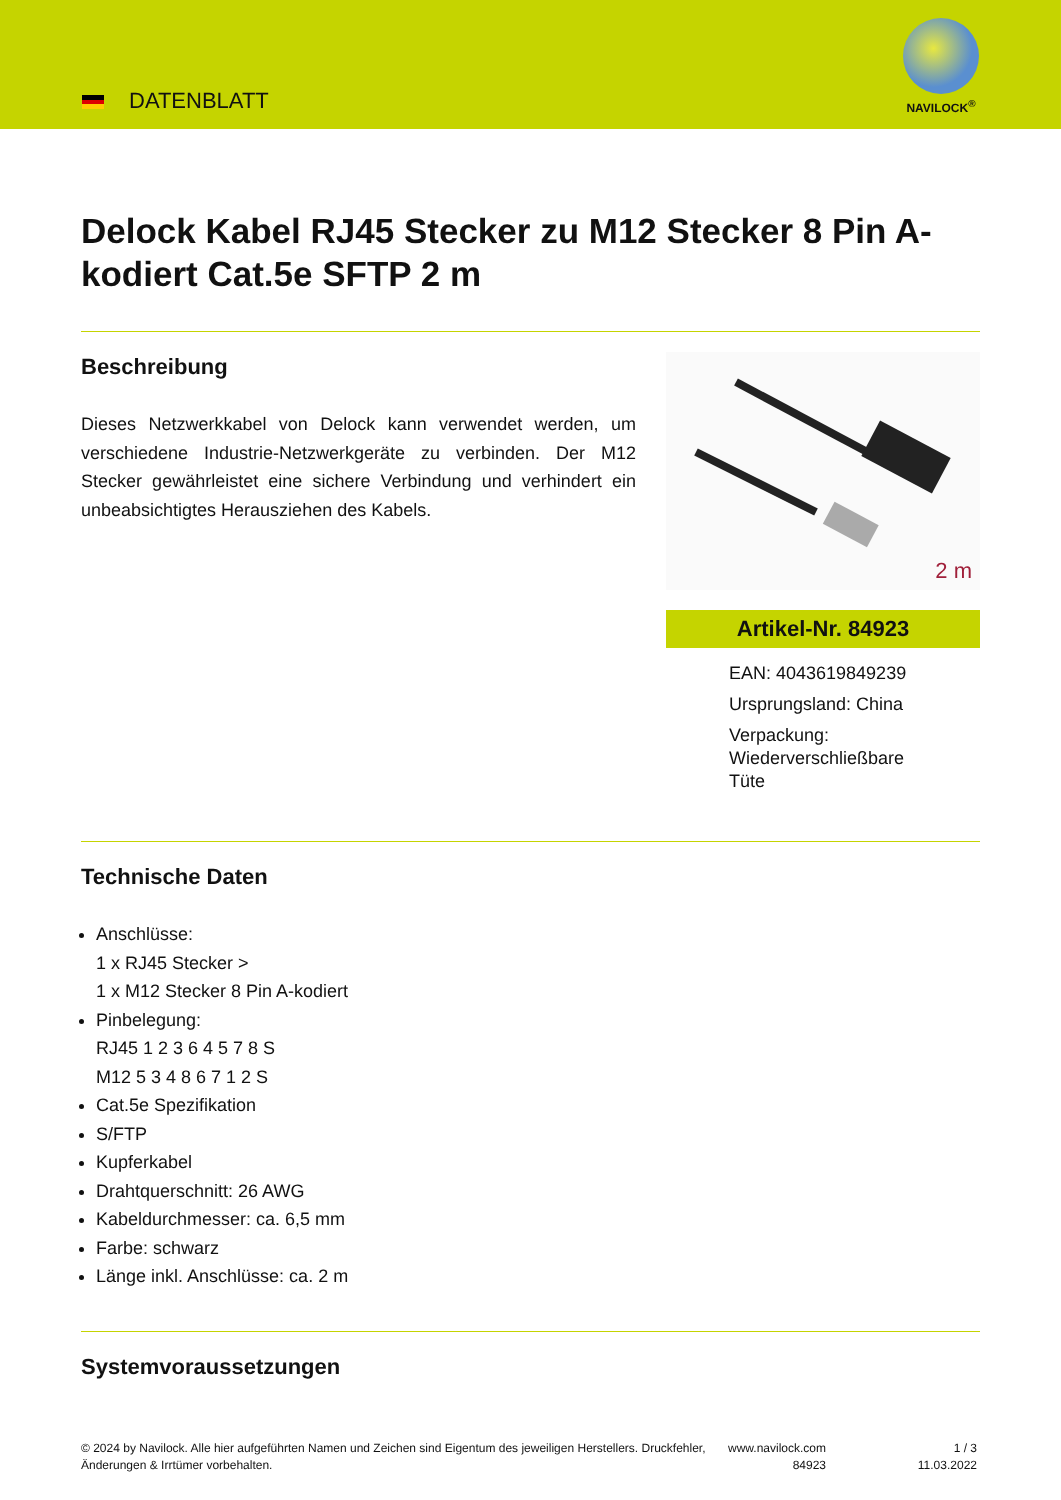DATENBLATT
NAVILOCK<sup>®</sup>
Delock Kabel RJ45 Stecker zu M12 Stecker 8 Pin A-kodiert Cat.5e SFTP 2 m
Beschreibung
Dieses Netzwerkkabel von Delock kann verwendet werden, um verschiedene Industrie-Netzwerkgeräte zu verbinden. Der M12 Stecker gewährleistet eine sichere Verbindung und verhindert ein unbeabsichtigtes Herausziehen des Kabels.
2 m
Artikel-Nr. 84923
EAN: 4043619849239
Ursprungsland: China
Verpackung:
Wiederverschließbare
Tüte
Technische Daten
Anschlüsse:
1 x RJ45 Stecker >
1 x M12 Stecker 8 Pin A-kodiert
Pinbelegung:
RJ45 1 2 3 6 4 5 7 8 S
M12 5 3 4 8 6 7 1 2 S
Cat.5e Spezifikation
S/FTP
Kupferkabel
Drahtquerschnitt: 26 AWG
Kabeldurchmesser: ca. 6,5 mm
Farbe: schwarz
Länge inkl. Anschlüsse: ca. 2 m
Systemvoraussetzungen
© 2024 by Navilock. Alle hier aufgeführten Namen und Zeichen sind Eigentum des jeweiligen Herstellers. Druckfehler, Änderungen & Irrtümer vorbehalten.
www.navilock.com
84923
1 / 3
11.03.2022